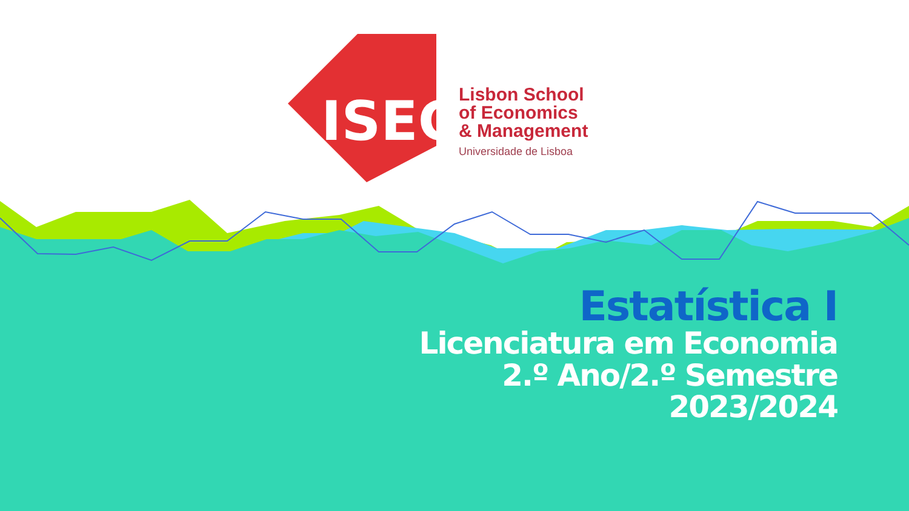ISEG
Lisbon School
of Economics
& Management
Universidade de Lisboa
Estatística I
Licenciatura em Economia
2.º Ano/2.º Semestre
2023/2024